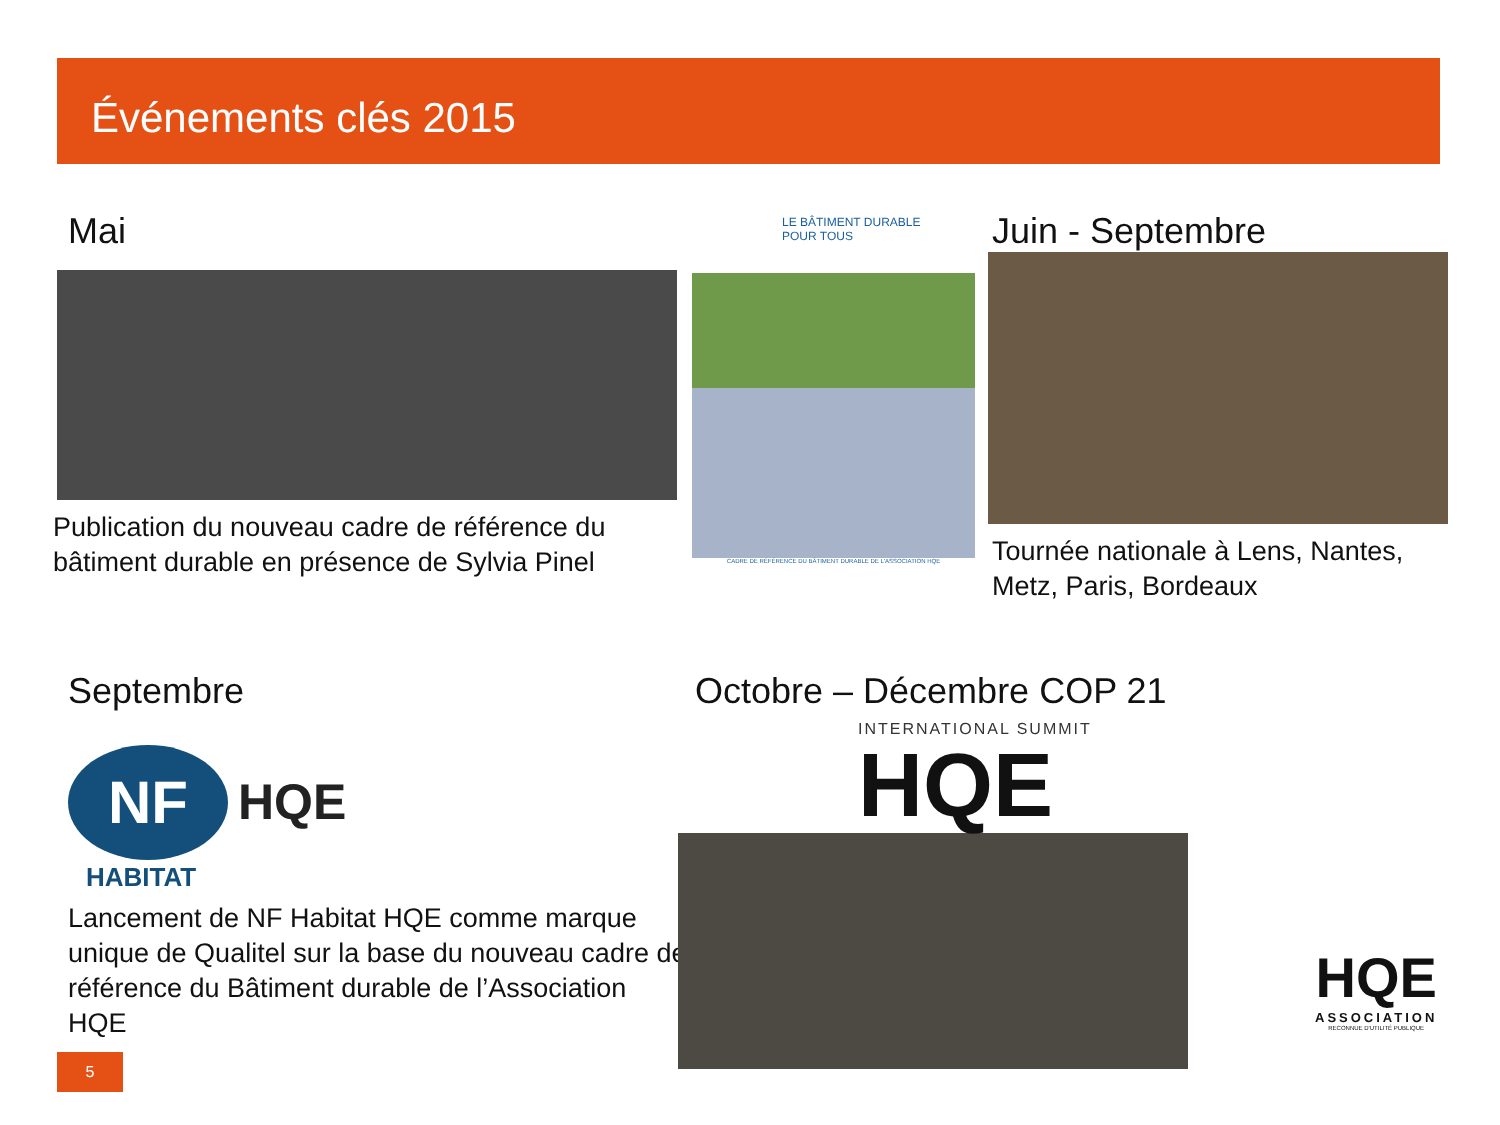Événements clés 2015
Mai
Publication du nouveau cadre de référence du bâtiment durable en présence de Sylvia Pinel
LE BÂTIMENT DURABLE
POUR TOUS
CADRE DE RÉFÉRENCE DU BÂTIMENT DURABLE DE L'ASSOCIATION HQE
Juin - Septembre
Tournée nationale à Lens, Nantes, Metz, Paris, Bordeaux
Septembre
NF
HQE
HABITAT
Lancement de NF Habitat HQE comme marque unique de Qualitel sur la base du nouveau cadre de référence du Bâtiment durable de l’Association HQE
Octobre – Décembre COP 21
INTERNATIONAL SUMMIT
HQE
5
HQE
ASSOCIATION
RECONNUE D'UTILITÉ PUBLIQUE